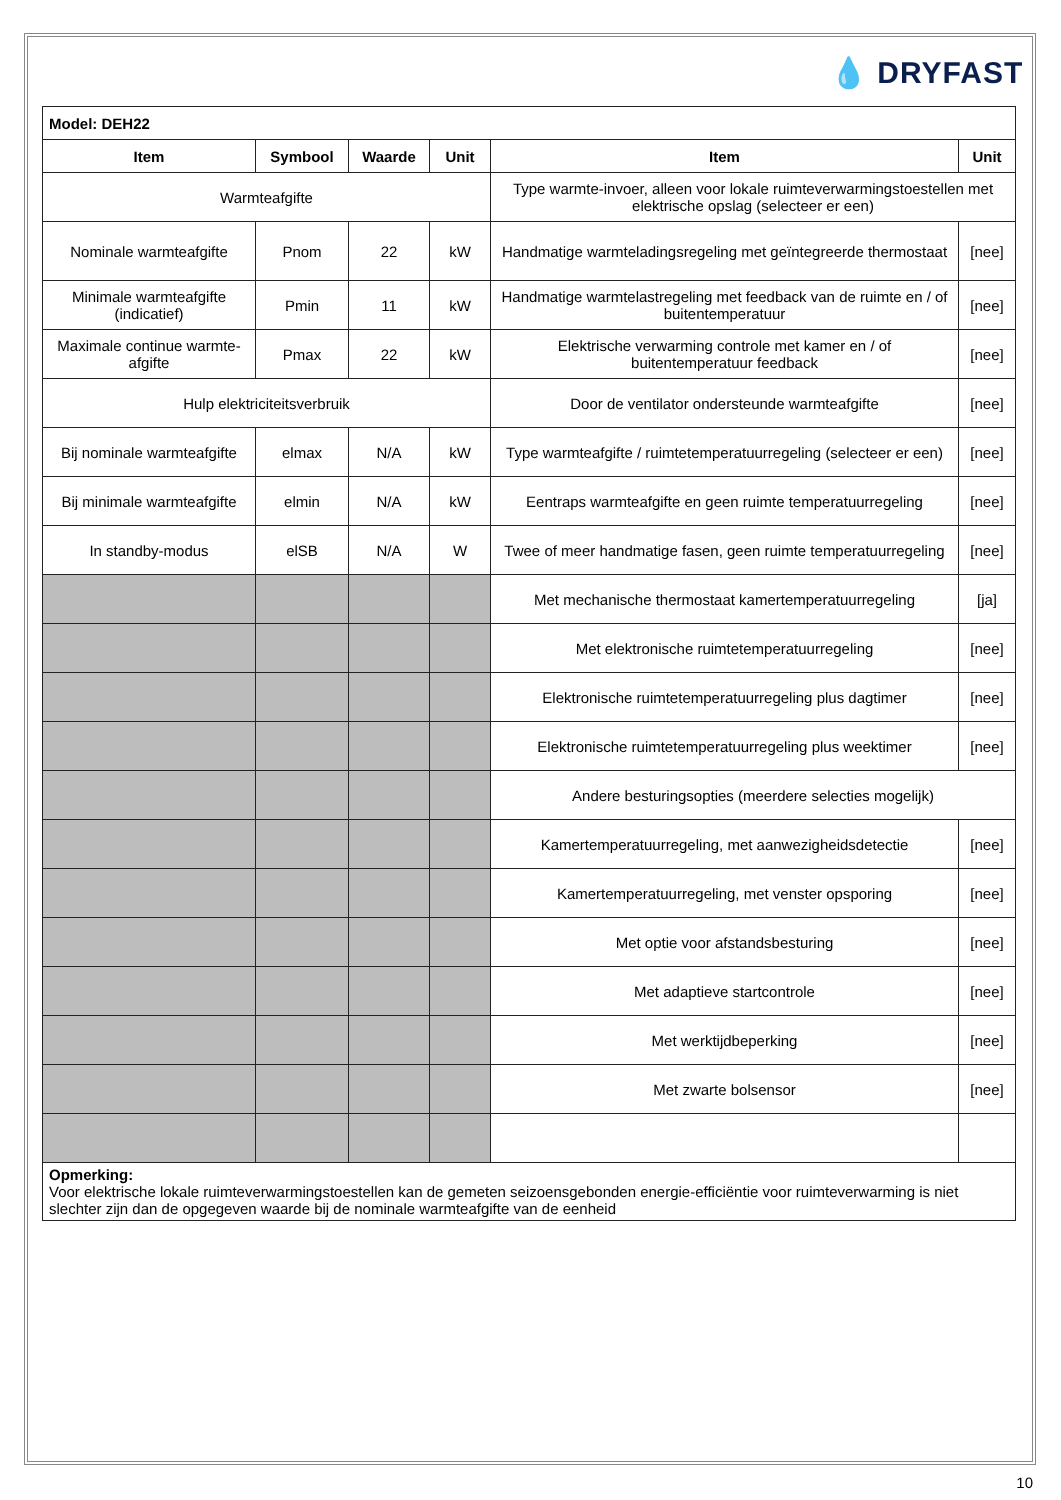💧 DRYFAST
| Model: DEH22 | | | | | |
| --- | --- | --- | --- | --- | --- |
| Item | Symbool | Waarde | Unit | Item | Unit |
| Warmteafgifte | | | | Type warmte-invoer, alleen voor lokale ruimteverwarmingstoestellen met elektrische opslag (selecteer er een) | |
| Nominale warmteafgifte | Pnom | 22 | kW | Handmatige warmteladingsregeling met geïntegreerde thermostaat | [nee] |
| Minimale warmteafgifte (indicatief) | Pmin | 11 | kW | Handmatige warmtelastregeling met feedback van de ruimte en / of buitentemperatuur | [nee] |
| Maximale continue warmte-afgifte | Pmax | 22 | kW | Elektrische verwarming controle met kamer en / of buitentemperatuur feedback | [nee] |
| Hulp elektriciteitsverbruik | | | | Door de ventilator ondersteunde warmteafgifte | [nee] |
| Bij nominale warmteafgifte | elmax | N/A | kW | Type warmteafgifte / ruimtetemperatuurregeling (selecteer er een) | [nee] |
| Bij minimale warmteafgifte | elmin | N/A | kW | Eentraps warmteafgifte en geen ruimte temperatuurregeling | [nee] |
| In standby-modus | elSB | N/A | W | Twee of meer handmatige fasen, geen ruimte temperatuurregeling | [nee] |
| | | | | Met mechanische thermostaat kamertemperatuurregeling | [ja] |
| | | | | Met elektronische ruimtetemperatuurregeling | [nee] |
| | | | | Elektronische ruimtetemperatuurregeling plus dagtimer | [nee] |
| | | | | Elektronische ruimtetemperatuurregeling plus weektimer | [nee] |
| | | | | Andere besturingsopties (meerdere selecties mogelijk) | |
| | | | | Kamertemperatuurregeling, met aanwezigheidsdetectie | [nee] |
| | | | | Kamertemperatuurregeling, met venster opsporing | [nee] |
| | | | | Met optie voor afstandsbesturing | [nee] |
| | | | | Met adaptieve startcontrole | [nee] |
| | | | | Met werktijdbeperking | [nee] |
| | | | | Met zwarte bolsensor | [nee] |
| Opmerking: Voor elektrische lokale ruimteverwarmingstoestellen kan de gemeten seizoensgebonden energie-efficiëntie voor ruimteverwarming is niet slechter zijn dan de opgegeven waarde bij de nominale warmteafgifte van de eenheid | | | | | |
10